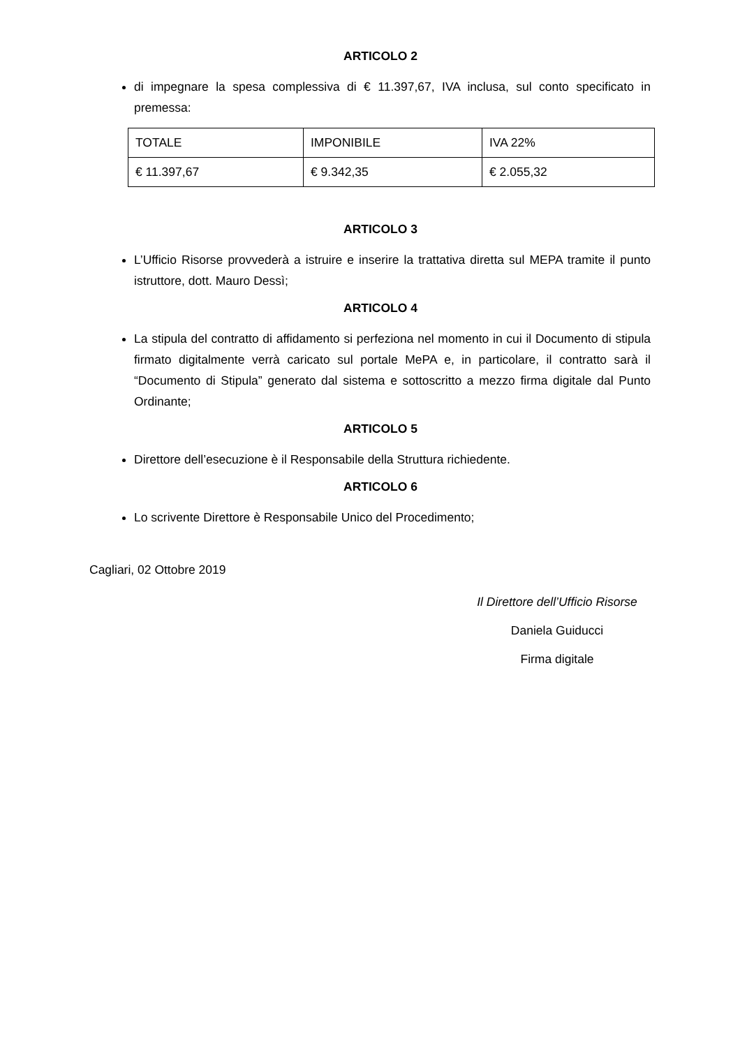ARTICOLO 2
di impegnare la spesa complessiva di € 11.397,67, IVA inclusa, sul conto specificato in premessa:
| TOTALE | IMPONIBILE | IVA 22% |
| € 11.397,67 | € 9.342,35 | € 2.055,32 |
ARTICOLO 3
L’Ufficio Risorse provvederà a istruire e inserire la trattativa diretta sul MEPA tramite il punto istruttore, dott. Mauro Dessì;
ARTICOLO 4
La stipula del contratto di affidamento si perfeziona nel momento in cui il Documento di stipula firmato digitalmente verrà caricato sul portale MePA e, in particolare, il contratto sarà il “Documento di Stipula” generato dal sistema e sottoscritto a mezzo firma digitale dal Punto Ordinante;
ARTICOLO 5
Direttore dell’esecuzione è il Responsabile della Struttura richiedente.
ARTICOLO 6
Lo scrivente Direttore è Responsabile Unico del Procedimento;
Cagliari, 02 Ottobre 2019
Il Direttore dell’Ufficio Risorse
Daniela Guiducci
Firma digitale